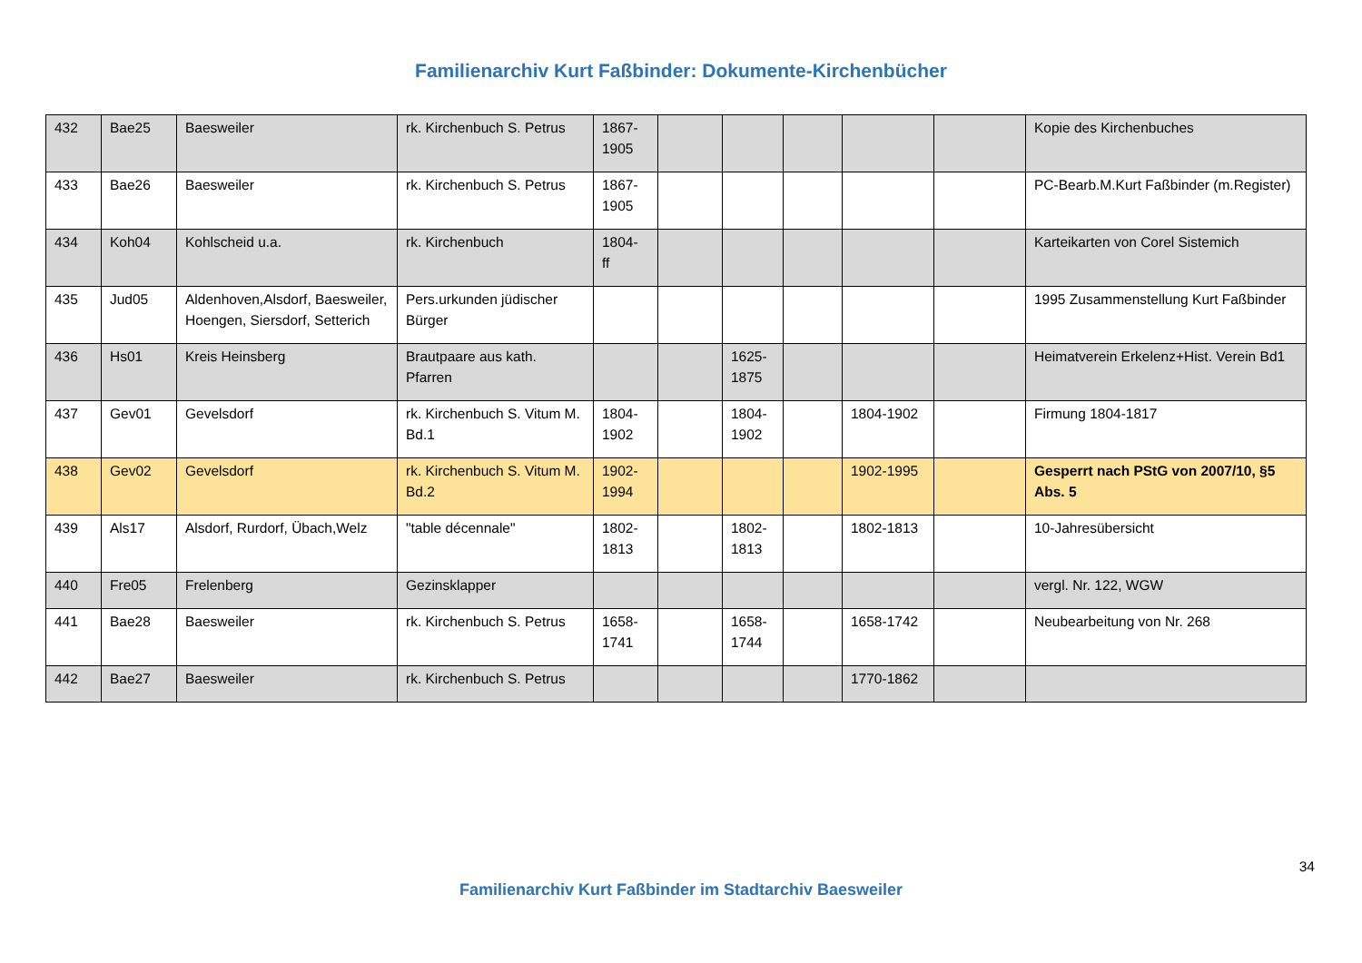Familienarchiv Kurt Faßbinder: Dokumente-Kirchenbücher
| 432 | Bae25 | Baesweiler | rk. Kirchenbuch S. Petrus | 1867- 1905 | | | | | | Kopie des Kirchenbuches |
| 433 | Bae26 | Baesweiler | rk. Kirchenbuch S. Petrus | 1867- 1905 | | | | | | PC-Bearb.M.Kurt Faßbinder (m.Register) |
| 434 | Koh04 | Kohlscheid u.a. | rk. Kirchenbuch | 1804- ff | | | | | | Karteikarten von Corel Sistemich |
| 435 | Jud05 | Aldenhoven,Alsdorf, Baesweiler, Hoengen, Siersdorf, Setterich | Pers.urkunden jüdischer Bürger | | | | | | | 1995 Zusammenstellung Kurt Faßbinder |
| 436 | Hs01 | Kreis Heinsberg | Brautpaare aus kath. Pfarren | | | 1625- 1875 | | | | Heimatverein Erkelenz+Hist. Verein Bd1 |
| 437 | Gev01 | Gevelsdorf | rk. Kirchenbuch S. Vitum M. Bd.1 | 1804- 1902 | | 1804- 1902 | | 1804-1902 | | Firmung 1804-1817 |
| 438 | Gev02 | Gevelsdorf | rk. Kirchenbuch S. Vitum M. Bd.2 | 1902- 1994 | | | | 1902-1995 | | Gesperrt nach PStG von 2007/10, §5 Abs. 5 |
| 439 | Als17 | Alsdorf, Rurdorf, Übach,Welz | "table décennale" | 1802- 1813 | | 1802- 1813 | | 1802-1813 | | 10-Jahresübersicht |
| 440 | Fre05 | Frelenberg | Gezinsklapper | | | | | | | vergl. Nr. 122, WGW |
| 441 | Bae28 | Baesweiler | rk. Kirchenbuch S. Petrus | 1658- 1741 | | 1658- 1744 | | 1658-1742 | | Neubearbeitung von Nr. 268 |
| 442 | Bae27 | Baesweiler | rk. Kirchenbuch S. Petrus | | | | | 1770-1862 | | |
34
Familienarchiv Kurt Faßbinder im Stadtarchiv Baesweiler